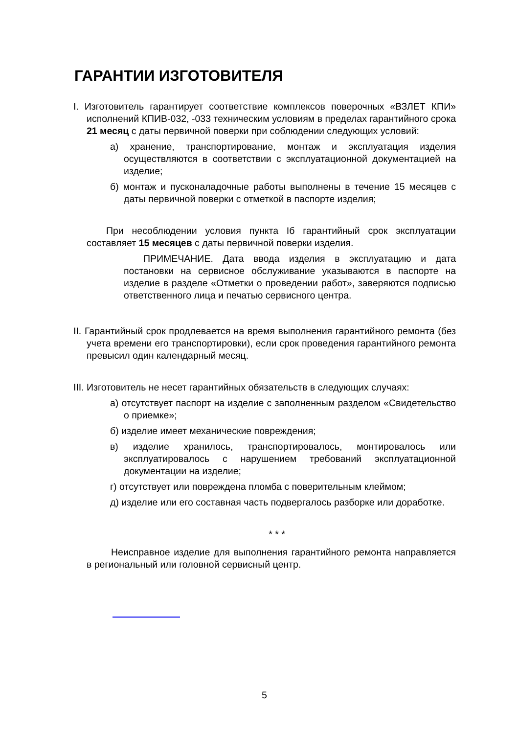ГАРАНТИИ ИЗГОТОВИТЕЛЯ
I. Изготовитель гарантирует соответствие комплексов поверочных «ВЗЛЕТ КПИ» исполнений КПИВ-032, -033 техническим условиям в пределах гарантийного срока 21 месяц с даты первичной поверки при соблюдении следующих условий:
а) хранение, транспортирование, монтаж и эксплуатация изделия осуществляются в соответствии с эксплуатационной документацией на изделие;
б) монтаж и пусконаладочные работы выполнены в течение 15 месяцев с даты первичной поверки с отметкой в паспорте изделия;
При несоблюдении условия пункта Iб гарантийный срок эксплуатации составляет 15 месяцев с даты первичной поверки изделия.
ПРИМЕЧАНИЕ. Дата ввода изделия в эксплуатацию и дата постановки на сервисное обслуживание указываются в паспорте на изделие в разделе «Отметки о проведении работ», заверяются подписью ответственного лица и печатью сервисного центра.
II. Гарантийный срок продлевается на время выполнения гарантийного ремонта (без учета времени его транспортировки), если срок проведения гарантийного ремонта превысил один календарный месяц.
III. Изготовитель не несет гарантийных обязательств в следующих случаях:
а) отсутствует паспорт на изделие с заполненным разделом «Свидетельство о приемке»;
б) изделие имеет механические повреждения;
в) изделие хранилось, транспортировалось, монтировалось или эксплуатировалось с нарушением требований эксплуатационной документации на изделие;
г) отсутствует или повреждена пломба с поверительным клеймом;
д) изделие или его составная часть подвергалось разборке или доработке.
* * *
Неисправное изделие для выполнения гарантийного ремонта направляется в региональный или головной сервисный центр.
5